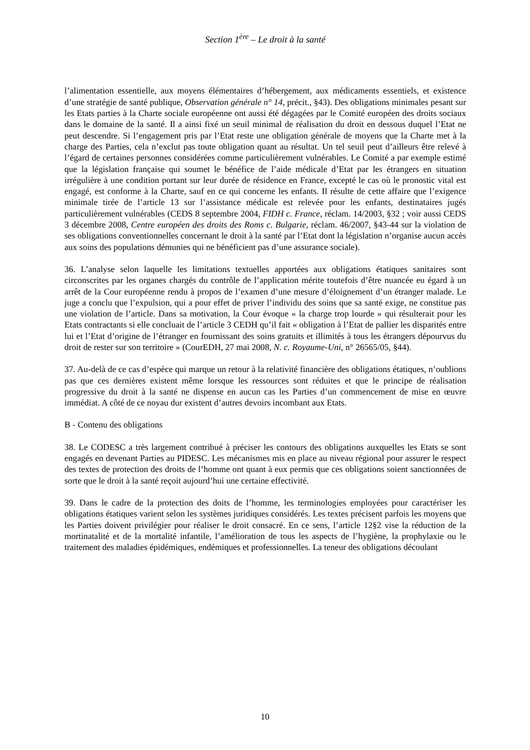Section 1<sup>ère</sup> – Le droit à la santé
l’alimentation essentielle, aux moyens élémentaires d’hébergement, aux médicaments essentiels, et existence d’une stratégie de santé publique, Observation générale n° 14, précit., §43). Des obligations minimales pesant sur les Etats parties à la Charte sociale européenne ont aussi été dégagées par le Comité européen des droits sociaux dans le domaine de la santé. Il a ainsi fixé un seuil minimal de réalisation du droit en dessous duquel l’Etat ne peut descendre. Si l’engagement pris par l’Etat reste une obligation générale de moyens que la Charte met à la charge des Parties, cela n’exclut pas toute obligation quant au résultat. Un tel seuil peut d’ailleurs être relevé à l’égard de certaines personnes considérées comme particulièrement vulnérables. Le Comité a par exemple estimé que la législation française qui soumet le bénéfice de l’aide médicale d’Etat par les étrangers en situation irrégulière à une condition portant sur leur durée de résidence en France, excepté le cas où le pronostic vital est engagé, est conforme à la Charte, sauf en ce qui concerne les enfants. Il résulte de cette affaire que l’exigence minimale tirée de l’article 13 sur l’assistance médicale est relevée pour les enfants, destinataires jugés particulièrement vulnérables (CEDS 8 septembre 2004, FIDH c. France, réclam. 14/2003, §32 ; voir aussi CEDS 3 décembre 2008, Centre européen des droits des Roms c. Bulgarie, réclam. 46/2007, §43-44 sur la violation de ses obligations conventionnelles concernant le droit à la santé par l’Etat dont la législation n’organise aucun accès aux soins des populations démunies qui ne bénéficient pas d’une assurance sociale).
36. L’analyse selon laquelle les limitations textuelles apportées aux obligations étatiques sanitaires sont circonscrites par les organes chargés du contrôle de l’application mérite toutefois d’être nuancée eu égard à un arrêt de la Cour européenne rendu à propos de l’examen d’une mesure d’éloignement d’un étranger malade. Le juge a conclu que l’expulsion, qui a pour effet de priver l’individu des soins que sa santé exige, ne constitue pas une violation de l’article. Dans sa motivation, la Cour évoque « la charge trop lourde » qui résulterait pour les Etats contractants si elle concluait de l’article 3 CEDH qu’il fait « obligation à l’Etat de pallier les disparités entre lui et l’Etat d’origine de l’étranger en fournissant des soins gratuits et illimités à tous les étrangers dépourvus du droit de rester sur son territoire » (CourEDH, 27 mai 2008, N. c. Royaume-Uni, n° 26565/05, §44).
37. Au-delà de ce cas d’espèce qui marque un retour à la relativité financière des obligations étatiques, n’oublions pas que ces dernières existent même lorsque les ressources sont réduites et que le principe de réalisation progressive du droit à la santé ne dispense en aucun cas les Parties d’un commencement de mise en œuvre immédiat. A côté de ce noyau dur existent d’autres devoirs incombant aux Etats.
B - Contenu des obligations
38. Le CODESC a très largement contribué à préciser les contours des obligations auxquelles les Etats se sont engagés en devenant Parties au PIDESC. Les mécanismes mis en place au niveau régional pour assurer le respect des textes de protection des droits de l’homme ont quant à eux permis que ces obligations soient sanctionnées de sorte que le droit à la santé reçoit aujourd’hui une certaine effectivité.
39. Dans le cadre de la protection des doits de l’homme, les terminologies employées pour caractériser les obligations étatiques varient selon les systèmes juridiques considérés. Les textes précisent parfois les moyens que les Parties doivent privilégier pour réaliser le droit consacré. En ce sens, l’article 12§2 vise la réduction de la mortinatalité et de la mortalité infantile, l’amélioration de tous les aspects de l’hygiène, la prophylaxie ou le traitement des maladies épidémiques, endémiques et professionnelles. La teneur des obligations découlant
10